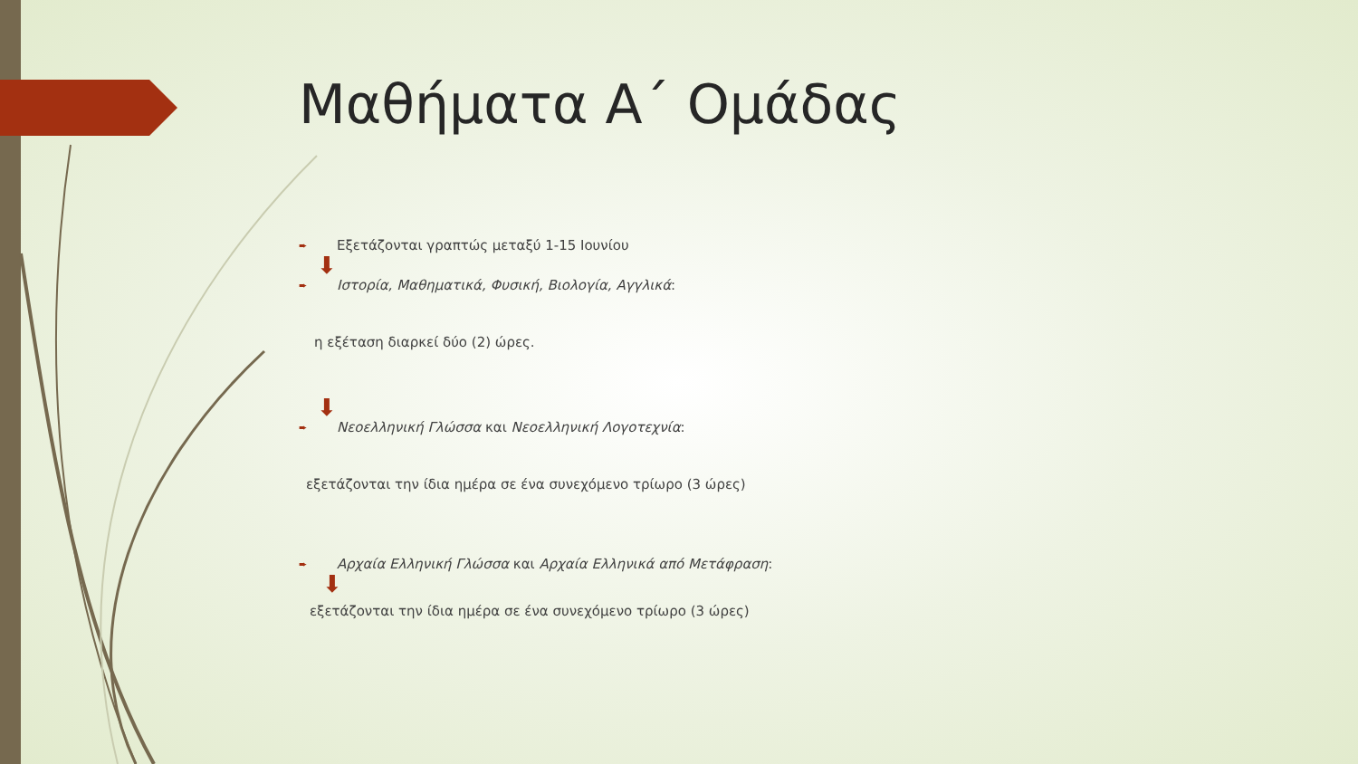Μαθήματα Α΄ Ομάδας
➨
Εξετάζονται γραπτώς μεταξύ 1-15 Ιουνίου
⬇
➨
Ιστορία, Μαθηματικά, Φυσική, Βιολογία, Αγγλικά:
η εξέταση διαρκεί δύο (2) ώρες.
⬇
➨
Νεοελληνική Γλώσσα και Νεοελληνική Λογοτεχνία:
εξετάζονται την ίδια ημέρα σε ένα συνεχόμενο τρίωρο (3 ώρες)
➨
Αρχαία Ελληνική Γλώσσα και Αρχαία Ελληνικά από Μετάφραση:
⬇
εξετάζονται την ίδια ημέρα σε ένα συνεχόμενο τρίωρο (3 ώρες)